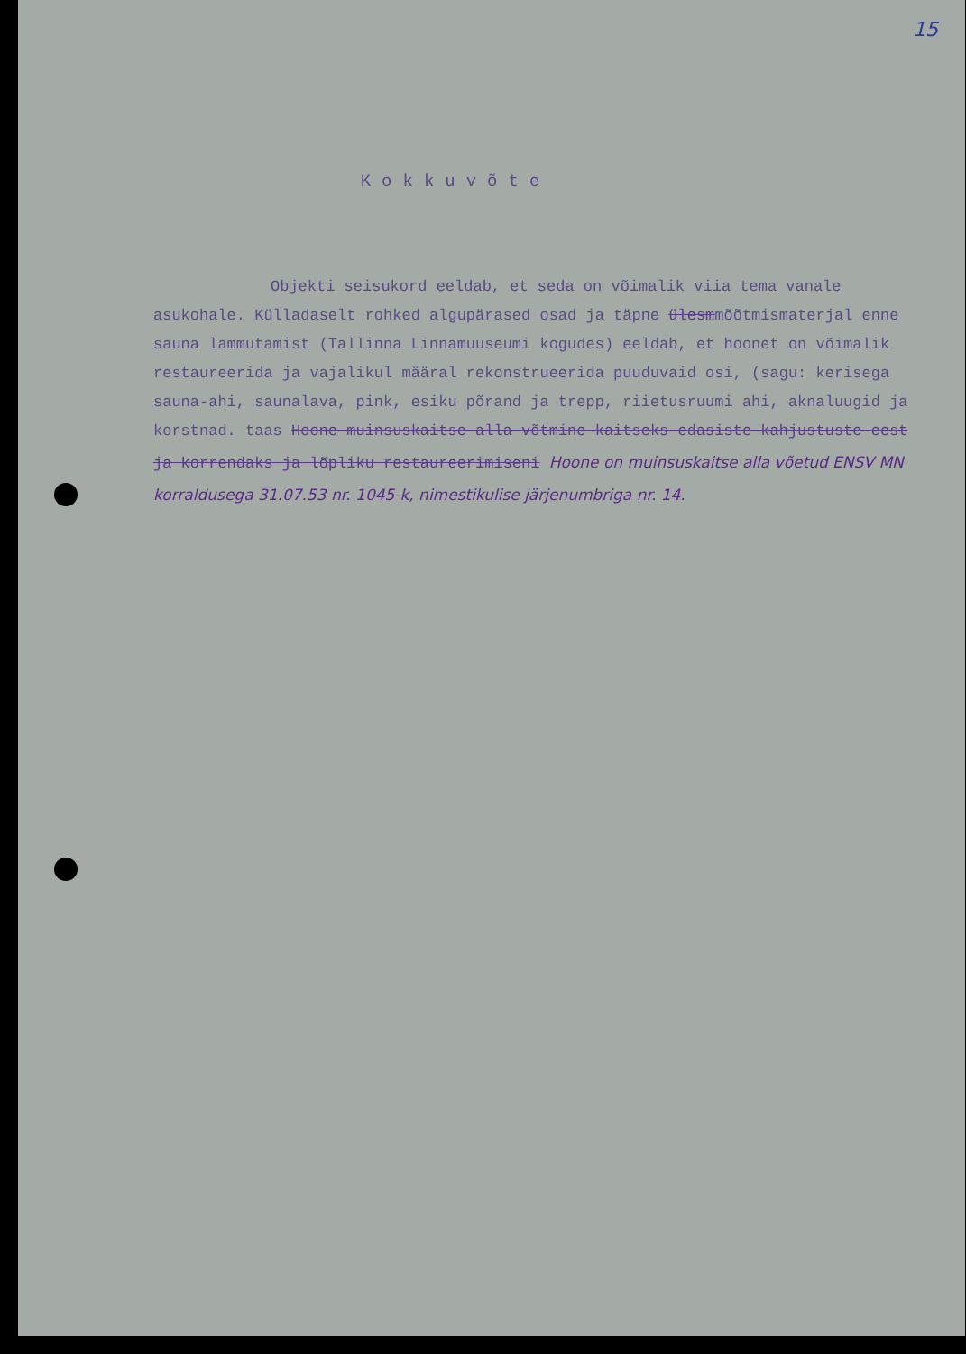15
Kokkuvõte
Objekti seisukord eeldab, et seda on võimalik viia tema vanale asukohale. Külladaselt rohked algupärased osad ja täpne ülesmmõõtmismaterjal enne sauna lammutamist (Tallinna Linnamuuseumi kogudes) eeldab, et hoonet on võimalik restaureerida ja vajalikul määral rekonstrueerida puuduvaid osi, (sagu: kerisega sauna-ahi, saunalava, pink, esiku põrand ja trepp, riietusruumi ahi, aknaluugid ja korstnad. taas Hoone muinsuskaitse alla võtmine kaitseks edasiste kahjustuste eest ja korrendaks ja lõpliku restaureerimiseni Hoone on muinsuskaitse alla võetud ENSV MN korraldusega 31.07.53 nr. 1045-k, nimestikulise järjenumbriga nr. 14.